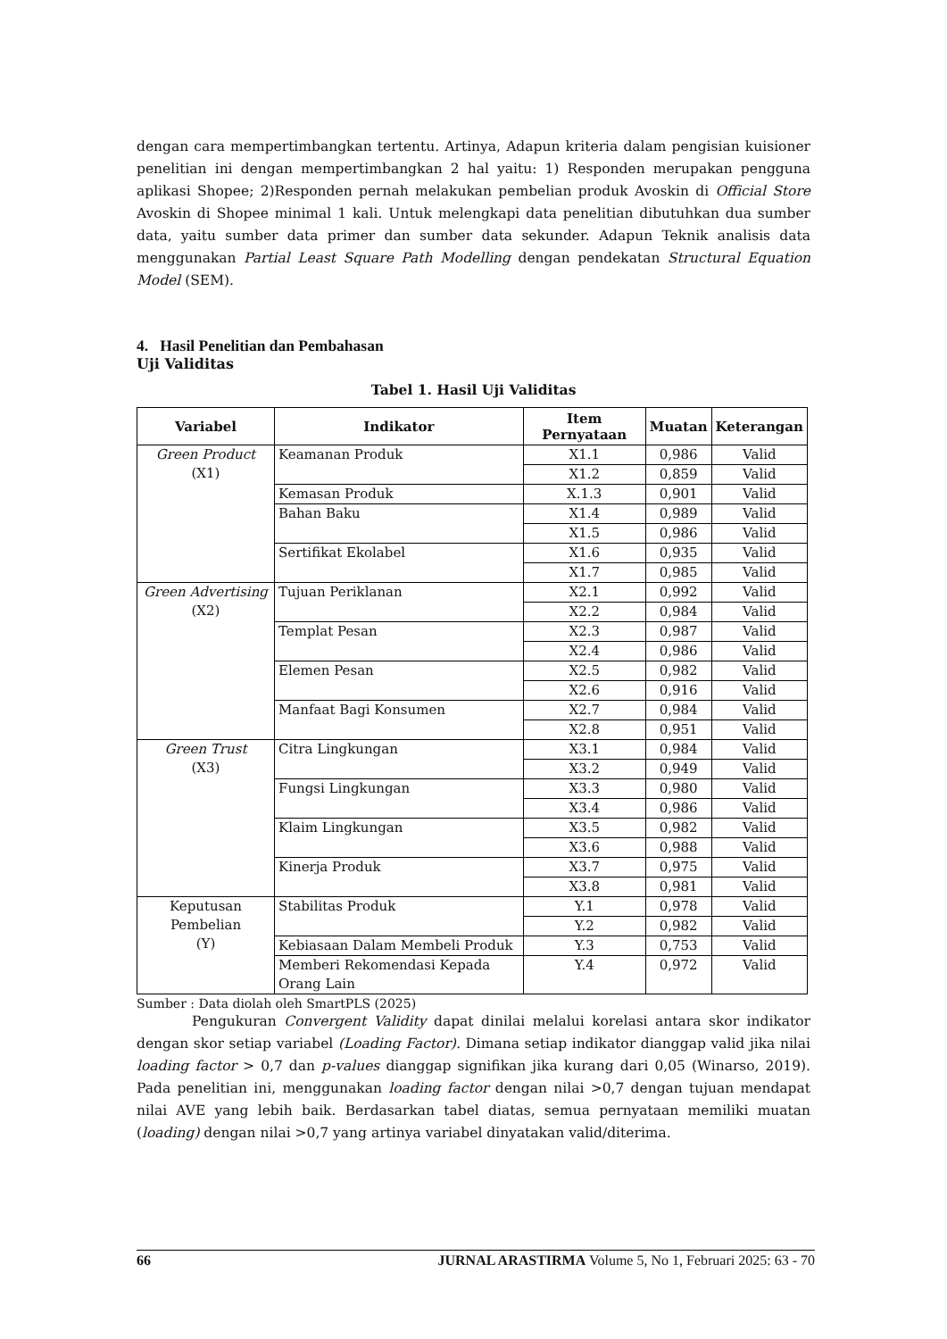dengan cara mempertimbangkan tertentu. Artinya, Adapun kriteria dalam pengisian kuisioner penelitian ini dengan mempertimbangkan 2 hal yaitu: 1) Responden merupakan pengguna aplikasi Shopee; 2)Responden pernah melakukan pembelian produk Avoskin di Official Store Avoskin di Shopee minimal 1 kali. Untuk melengkapi data penelitian dibutuhkan dua sumber data, yaitu sumber data primer dan sumber data sekunder. Adapun Teknik analisis data menggunakan Partial Least Square Path Modelling dengan pendekatan Structural Equation Model (SEM).
4. Hasil Penelitian dan Pembahasan
Uji Validitas
Tabel 1. Hasil Uji Validitas
| Variabel | Indikator | Item Pernyataan | Muatan | Keterangan |
| --- | --- | --- | --- | --- |
| Green Product (X1) | Keamanan Produk | X1.1 | 0,986 | Valid |
| | | X1.2 | 0,859 | Valid |
| | Kemasan Produk | X.1.3 | 0,901 | Valid |
| | Bahan Baku | X1.4 | 0,989 | Valid |
| | | X1.5 | 0,986 | Valid |
| | Sertifikat Ekolabel | X1.6 | 0,935 | Valid |
| | | X1.7 | 0,985 | Valid |
| Green Advertising (X2) | Tujuan Periklanan | X2.1 | 0,992 | Valid |
| | | X2.2 | 0,984 | Valid |
| | Templat Pesan | X2.3 | 0,987 | Valid |
| | | X2.4 | 0,986 | Valid |
| | Elemen Pesan | X2.5 | 0,982 | Valid |
| | | X2.6 | 0,916 | Valid |
| | Manfaat Bagi Konsumen | X2.7 | 0,984 | Valid |
| | | X2.8 | 0,951 | Valid |
| Green Trust (X3) | Citra Lingkungan | X3.1 | 0,984 | Valid |
| | | X3.2 | 0,949 | Valid |
| | Fungsi Lingkungan | X3.3 | 0,980 | Valid |
| | | X3.4 | 0,986 | Valid |
| | Klaim Lingkungan | X3.5 | 0,982 | Valid |
| | | X3.6 | 0,988 | Valid |
| | Kinerja Produk | X3.7 | 0,975 | Valid |
| | | X3.8 | 0,981 | Valid |
| Keputusan Pembelian (Y) | Stabilitas Produk | Y.1 | 0,978 | Valid |
| | | Y.2 | 0,982 | Valid |
| | Kebiasaan Dalam Membeli Produk | Y.3 | 0,753 | Valid |
| | Memberi Rekomendasi Kepada Orang Lain | Y.4 | 0,972 | Valid |
Sumber : Data diolah oleh SmartPLS (2025)
Pengukuran Convergent Validity dapat dinilai melalui korelasi antara skor indikator dengan skor setiap variabel (Loading Factor). Dimana setiap indikator dianggap valid jika nilai loading factor > 0,7 dan p-values dianggap signifikan jika kurang dari 0,05 (Winarso, 2019). Pada penelitian ini, menggunakan loading factor dengan nilai >0,7 dengan tujuan mendapat nilai AVE yang lebih baik. Berdasarkan tabel diatas, semua pernyataan memiliki muatan (loading) dengan nilai >0,7 yang artinya variabel dinyatakan valid/diterima.
66 JURNAL ARASTIRMA Volume 5, No 1, Februari 2025: 63 - 70